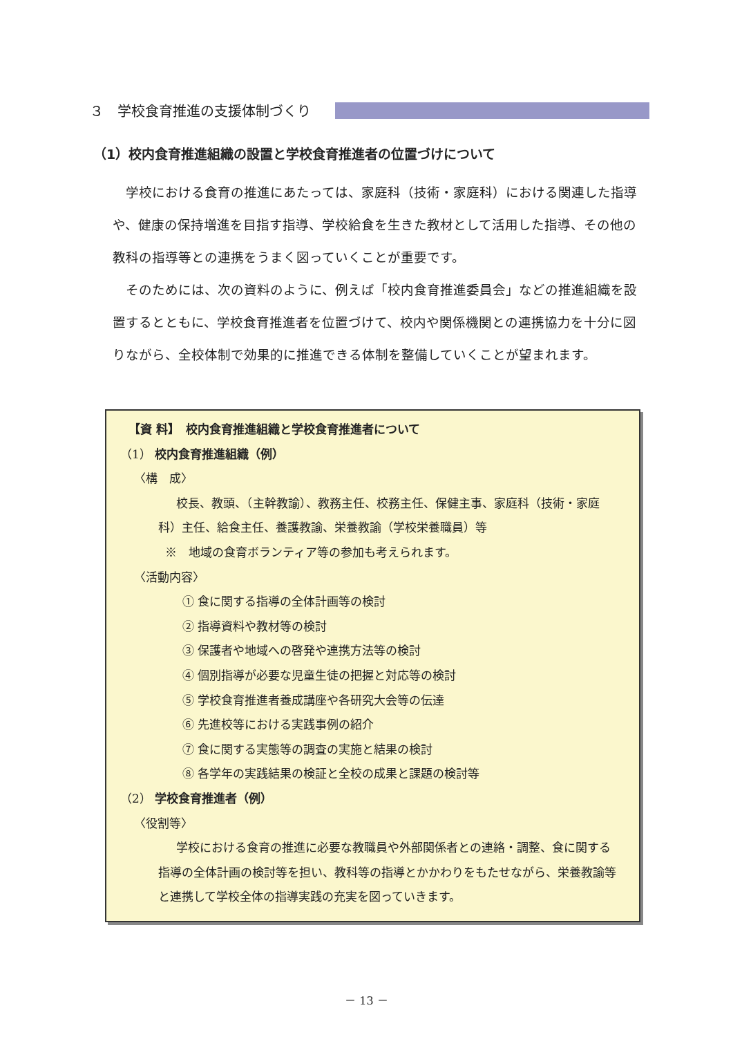３　学校食育推進の支援体制づくり
（1）校内食育推進組織の設置と学校食育推進者の位置づけについて
学校における食育の推進にあたっては、家庭科（技術・家庭科）における関連した指導や、健康の保持増進を目指す指導、学校給食を生きた教材として活用した指導、その他の教科の指導等との連携をうまく図っていくことが重要です。
そのためには、次の資料のように、例えば「校内食育推進委員会」などの推進組織を設置するとともに、学校食育推進者を位置づけて、校内や関係機関との連携協力を十分に図りながら、全校体制で効果的に推進できる体制を整備していくことが望まれます。
【資 料】　校内食育推進組織と学校食育推進者について
（1） 校内食育推進組織（例）
〈構　成〉
校長、教頭、（主幹教諭）、教務主任、校務主任、保健主事、家庭科（技術・家庭科）主任、給食主任、養護教諭、栄養教諭（学校栄養職員）等
※　地域の食育ボランティア等の参加も考えられます。
〈活動内容〉
① 食に関する指導の全体計画等の検討
② 指導資料や教材等の検討
③ 保護者や地域への啓発や連携方法等の検討
④ 個別指導が必要な児童生徒の把握と対応等の検討
⑤ 学校食育推進者養成講座や各研究大会等の伝達
⑥ 先進校等における実践事例の紹介
⑦ 食に関する実態等の調査の実施と結果の検討
⑧ 各学年の実践結果の検証と全校の成果と課題の検討等
（2） 学校食育推進者（例）
〈役割等〉
学校における食育の推進に必要な教職員や外部関係者との連絡・調整、食に関する指導の全体計画の検討等を担い、教科等の指導とかかわりをもたせながら、栄養教諭等と連携して学校全体の指導実践の充実を図っていきます。
－ 13 －